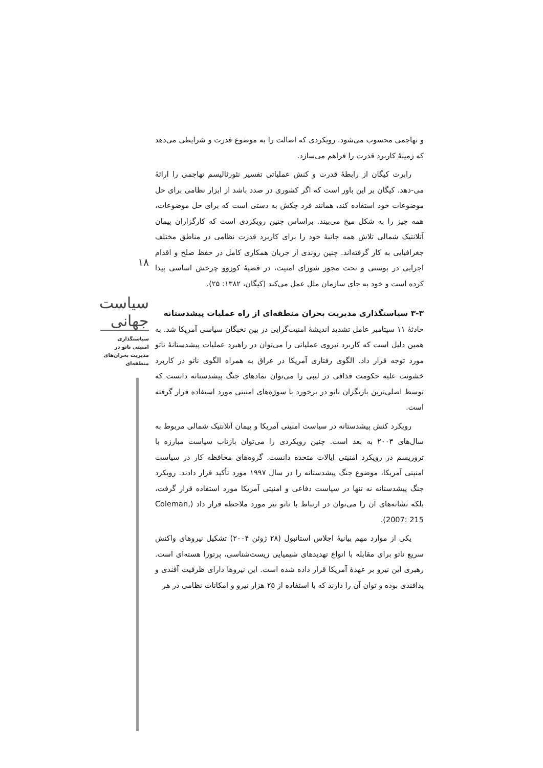و تهاجمی محسوب می‌شود. رویکردی که اصالت را به موضوع قدرت و شرایطی می‌دهد که زمینهٔ کاربرد قدرت را فراهم می‌سازد.
رابرت کیگان از رابطهٔ قدرت و کنش عملیاتی تفسیر نئورئالیسم تهاجمی را ارائهٔ می-دهد. کیگان بر این باور است که اگر کشوری در صدد باشد از ابزار نظامی برای حل موضوعات خود استفاده کند، همانند فرد چکش به دستی است که برای حل موضوعات، همه چیز را به شکل میخ می‌بیند. براساس چنین رویکردی است که کارگزاران پیمان آتلانتیک شمالی تلاش همه جانبهٔ خود را برای کاربرد قدرت نظامی در مناطق مختلف جغرافیایی به کار گرفته‌اند. چنین روندی از جریان همکاری کامل در حفظ صلح و اقدام اجرایی در بوسنی و تحت مجوز شورای امنیت، در قضیهٔ کوزوو چرخش اساسی پیدا کرده است و خود به جای سازمان ملل عمل می‌کند (کیگان، ۱۳۸۲: ۲۵).
۳-۳ سیاستگذاری مدیریت بحران منطقه‌ای از راه عملیات پیشدستانه
حادثهٔ ۱۱ سپتامبر عامل تشدید اندیشهٔ امنیت‌گرایی در بین نخبگان سیاسی آمریکا شد. به همین دلیل است که کاربرد نیروی عملیاتی را می‌توان در راهبرد عملیات پیشدستانهٔ ناتو مورد توجه قرار داد. الگوی رفتاری آمریکا در عراق به همراه الگوی ناتو در کاربرد خشونت علیه حکومت قذافی در لیبی را می‌توان نمادهای جنگ پیشدستانه دانست که توسط اصلی‌ترین بازیگران ناتو در برخورد با سوژه‌های امنیتی مورد استفاده قرار گرفته است.
رویکرد کنش پیشدستانه در سیاست امنیتی آمریکا و پیمان آتلانتیک شمالی مربوط به سال‌های ۲۰۰۳ به بعد است. چنین رویکردی را می‌توان بازتاب سیاست مبارزه با تروریسم در رویکرد امنیتی ایالات متحده دانست. گروه‌های محافظه کار در سیاست امنیتی آمریکا، موضوع جنگ پیشدستانه را در سال ۱۹۹۷ مورد تأکید قرار دادند. رویکرد جنگ پیشدستانه نه تنها در سیاست دفاعی و امنیتی آمریکا مورد استفاده قرار گرفت، بلکه نشانه‌های آن را می‌توان در ارتباط با ناتو نیز مورد ملاحظه قرار داد (Coleman, 2007: 215).
یکی از موارد مهم بیانیهٔ اجلاس استانبول (۲۸ ژوئن ۲۰۰۴) تشکیل نیروهای واکنش سریع ناتو برای مقابله با انواع تهدیدهای شیمیایی زیست‌شناسی، پرتوزا هسته‌ای است. رهبری این نیرو بر عهدهٔ آمریکا قرار داده شده است. این نیروها دارای ظرفیت آفندی و پدافندی بوده و توان آن را دارند که با استفاده از ۲۵ هزار نیرو و امکانات نظامی در هر
۱۸
سیاست جهانی
سیاستگذاری
امنیتی ناتو در
مدیریت بحران‌های
منطقه‌ای